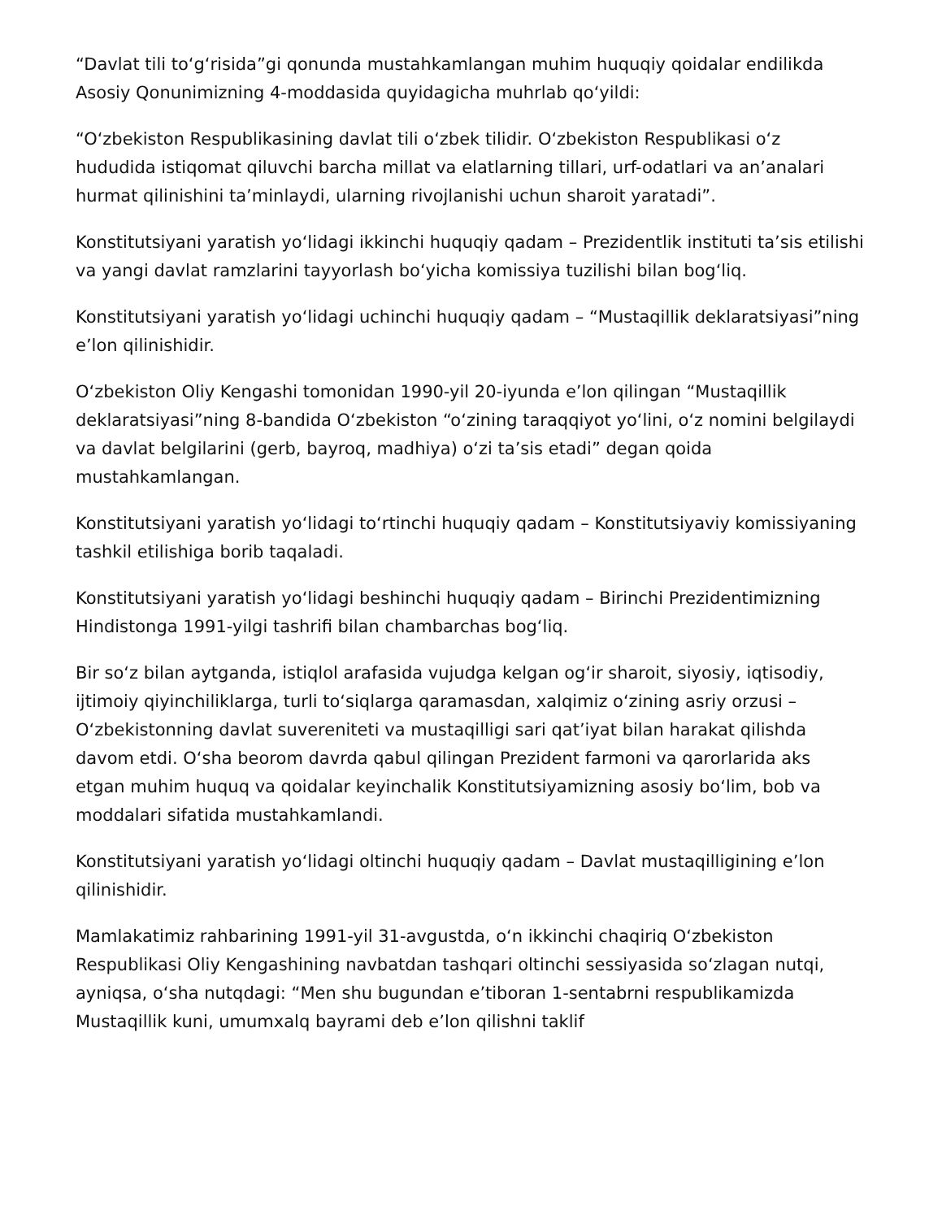“Davlat tili toʻgʻrisida”gi qonunda mustahkamlangan muhim huquqiy qoidalar endilikda Asosiy Qonunimizning 4-moddasida quyidagicha muhrlab qoʻyildi:
“Oʻzbekiston Respublikasining davlat tili oʻzbek tilidir. Oʻzbekiston Respublikasi oʻz hududida istiqomat qiluvchi barcha millat va elatlarning tillari, urf-odatlari va an’analari hurmat qilinishini ta’minlaydi, ularning rivojlanishi uchun sharoit yaratadi”.
Konstitutsiyani yaratish yoʻlidagi ikkinchi huquqiy qadam – Prezidentlik instituti ta’sis etilishi va yangi davlat ramzlarini tayyorlash boʻyicha komissiya tuzilishi bilan bogʻliq.
Konstitutsiyani yaratish yoʻlidagi uchinchi huquqiy qadam – “Mustaqillik deklaratsiyasi”ning e’lon qilinishidir.
Oʻzbekiston Oliy Kengashi tomonidan 1990-yil 20-iyunda e’lon qilingan “Mustaqillik deklaratsiyasi”ning 8-bandida Oʻzbekiston “oʻzining taraqqiyot yoʻlini, oʻz nomini belgilaydi va davlat belgilarini (gerb, bayroq, madhiya) oʻzi ta’sis etadi” degan qoida mustahkamlangan.
Konstitutsiyani yaratish yoʻlidagi toʻrtinchi huquqiy qadam – Konstitutsiyaviy komissiyaning tashkil etilishiga borib taqaladi.
Konstitutsiyani yaratish yoʻlidagi beshinchi huquqiy qadam – Birinchi Prezidentimizning Hindistonga 1991-yilgi tashrifi bilan chambarchas bogʻliq.
Bir soʻz bilan aytganda, istiqlol arafasida vujudga kelgan ogʻir sharoit, siyosiy, iqtisodiy, ijtimoiy qiyinchiliklarga, turli toʻsiqlarga qaramasdan, xalqimiz oʻzining asriy orzusi – Oʻzbekistonning davlat suvereniteti va mustaqilligi sari qat’iyat bilan harakat qilishda davom etdi. Oʻsha beorom davrda qabul qilingan Prezident farmoni va qarorlarida aks etgan muhim huquq va qoidalar keyinchalik Konstitutsiyamizning asosiy boʻlim, bob va moddalari sifatida mustahkamlandi.
Konstitutsiyani yaratish yoʻlidagi oltinchi huquqiy qadam – Davlat mustaqilligining e’lon qilinishidir.
Mamlakatimiz rahbarining 1991-yil 31-avgustda, oʻn ikkinchi chaqiriq Oʻzbekiston Respublikasi Oliy Kengashining navbatdan tashqari oltinchi sessiyasida soʻzlagan nutqi, ayniqsa, oʻsha nutqdagi: “Men shu bugundan e’tiboran 1-sentabrni respublikamizda Mustaqillik kuni, umumxalq bayrami deb e’lon qilishni taklif